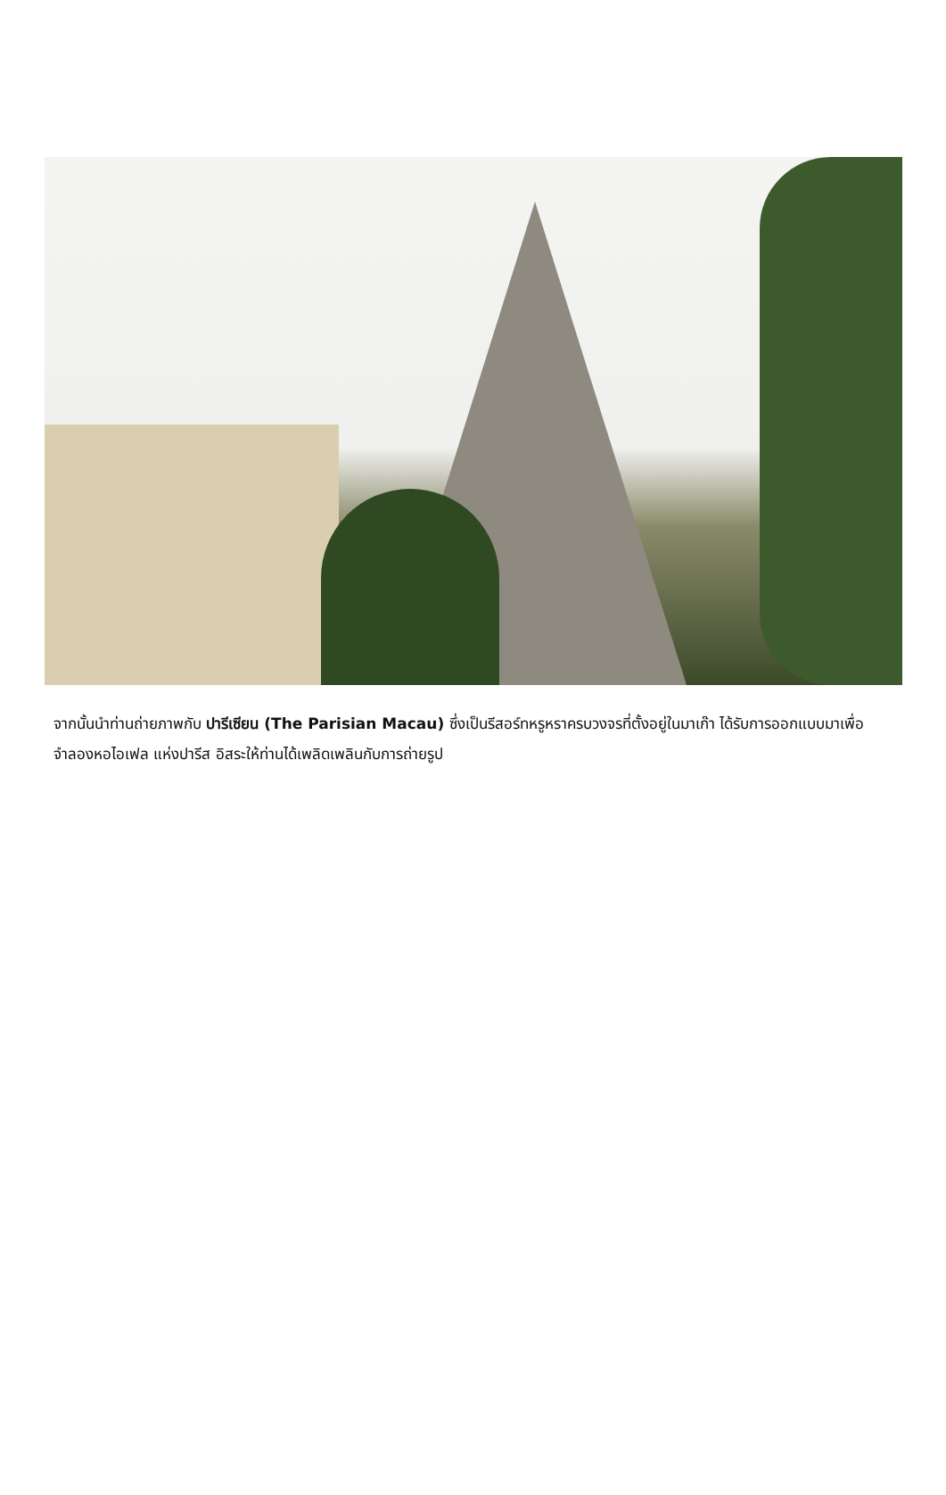จากนั้นนำท่านถ่ายภาพกับ ปารีเซียน (The Parisian Macau) ซึ่งเป็นรีสอร์ทหรูหราครบวงจรที่ตั้งอยู่ในมาเก๊า ได้รับการออกแบบมาเพื่อจำลองหอไอเฟล แห่งปารีส อิสระให้ท่านได้เพลิดเพลินกับการถ่ายรูป